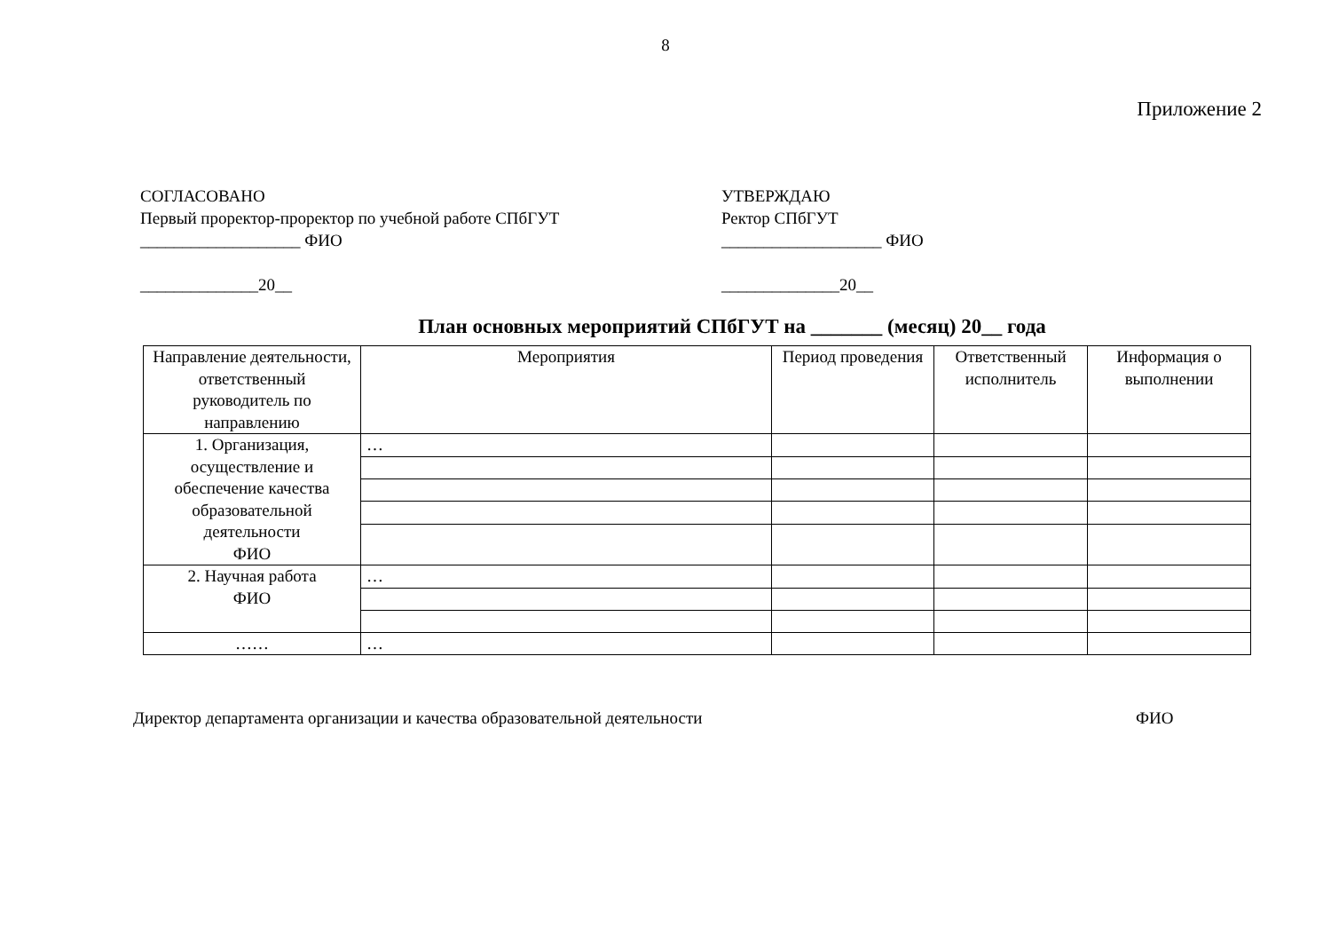8
Приложение 2
СОГЛАСОВАНО
Первый проректор-проректор по учебной работе СПбГУТ
___________________ ФИО
______________20__
УТВЕРЖДАЮ
Ректор СПбГУТ
___________________ ФИО
______________20__
План основных мероприятий СПбГУТ на _______ (месяц) 20__ года
| Направление деятельности, ответственный руководитель по направлению | Мероприятия | Период проведения | Ответственный исполнитель | Информация о выполнении |
| --- | --- | --- | --- | --- |
| 1. Организация, осуществление и обеспечение качества образовательной деятельности ФИО | … | | | |
| 2. Научная работа ФИО | … | | | |
| …… | … | | | |
Директор департамента организации и качества образовательной деятельности ФИО